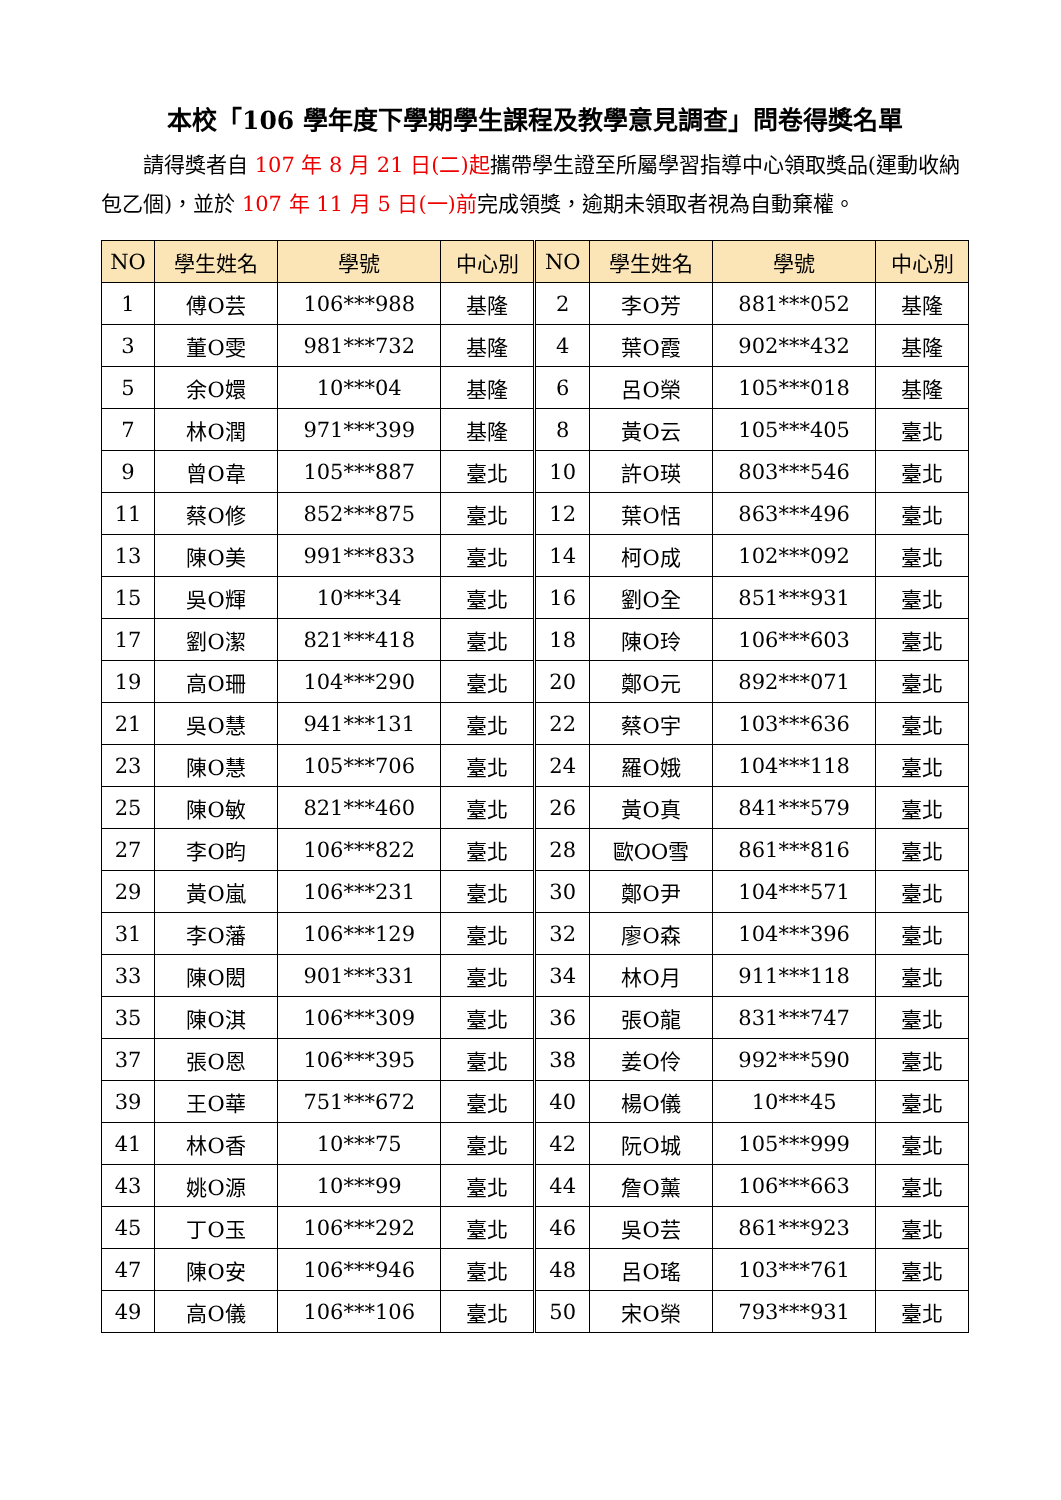本校「106 學年度下學期學生課程及教學意見調查」問卷得獎名單
請得獎者自 107 年 8 月 21 日(二)起攜帶學生證至所屬學習指導中心領取獎品(運動收納包乙個)，並於 107 年 11 月 5 日(一)前完成領獎，逾期未領取者視為自動棄權。
| NO | 學生姓名 | 學號 | 中心別 | NO | 學生姓名 | 學號 | 中心別 |
| --- | --- | --- | --- | --- | --- | --- | --- |
| 1 | 傅O芸 | 106***988 | 基隆 | 2 | 李O芳 | 881***052 | 基隆 |
| 3 | 董O雯 | 981***732 | 基隆 | 4 | 葉O霞 | 902***432 | 基隆 |
| 5 | 余O嬛 | 10***04 | 基隆 | 6 | 呂O榮 | 105***018 | 基隆 |
| 7 | 林O潤 | 971***399 | 基隆 | 8 | 黃O云 | 105***405 | 臺北 |
| 9 | 曾O韋 | 105***887 | 臺北 | 10 | 許O瑛 | 803***546 | 臺北 |
| 11 | 蔡O修 | 852***875 | 臺北 | 12 | 葉O恬 | 863***496 | 臺北 |
| 13 | 陳O美 | 991***833 | 臺北 | 14 | 柯O成 | 102***092 | 臺北 |
| 15 | 吳O輝 | 10***34 | 臺北 | 16 | 劉O全 | 851***931 | 臺北 |
| 17 | 劉O潔 | 821***418 | 臺北 | 18 | 陳O玲 | 106***603 | 臺北 |
| 19 | 高O珊 | 104***290 | 臺北 | 20 | 鄭O元 | 892***071 | 臺北 |
| 21 | 吳O慧 | 941***131 | 臺北 | 22 | 蔡O宇 | 103***636 | 臺北 |
| 23 | 陳O慧 | 105***706 | 臺北 | 24 | 羅O娥 | 104***118 | 臺北 |
| 25 | 陳O敏 | 821***460 | 臺北 | 26 | 黃O真 | 841***579 | 臺北 |
| 27 | 李O昀 | 106***822 | 臺北 | 28 | 歐OO雪 | 861***816 | 臺北 |
| 29 | 黃O嵐 | 106***231 | 臺北 | 30 | 鄭O尹 | 104***571 | 臺北 |
| 31 | 李O藩 | 106***129 | 臺北 | 32 | 廖O森 | 104***396 | 臺北 |
| 33 | 陳O閎 | 901***331 | 臺北 | 34 | 林O月 | 911***118 | 臺北 |
| 35 | 陳O淇 | 106***309 | 臺北 | 36 | 張O龍 | 831***747 | 臺北 |
| 37 | 張O恩 | 106***395 | 臺北 | 38 | 姜O伶 | 992***590 | 臺北 |
| 39 | 王O華 | 751***672 | 臺北 | 40 | 楊O儀 | 10***45 | 臺北 |
| 41 | 林O香 | 10***75 | 臺北 | 42 | 阮O城 | 105***999 | 臺北 |
| 43 | 姚O源 | 10***99 | 臺北 | 44 | 詹O薰 | 106***663 | 臺北 |
| 45 | 丁O玉 | 106***292 | 臺北 | 46 | 吳O芸 | 861***923 | 臺北 |
| 47 | 陳O安 | 106***946 | 臺北 | 48 | 呂O瑤 | 103***761 | 臺北 |
| 49 | 高O儀 | 106***106 | 臺北 | 50 | 宋O榮 | 793***931 | 臺北 |